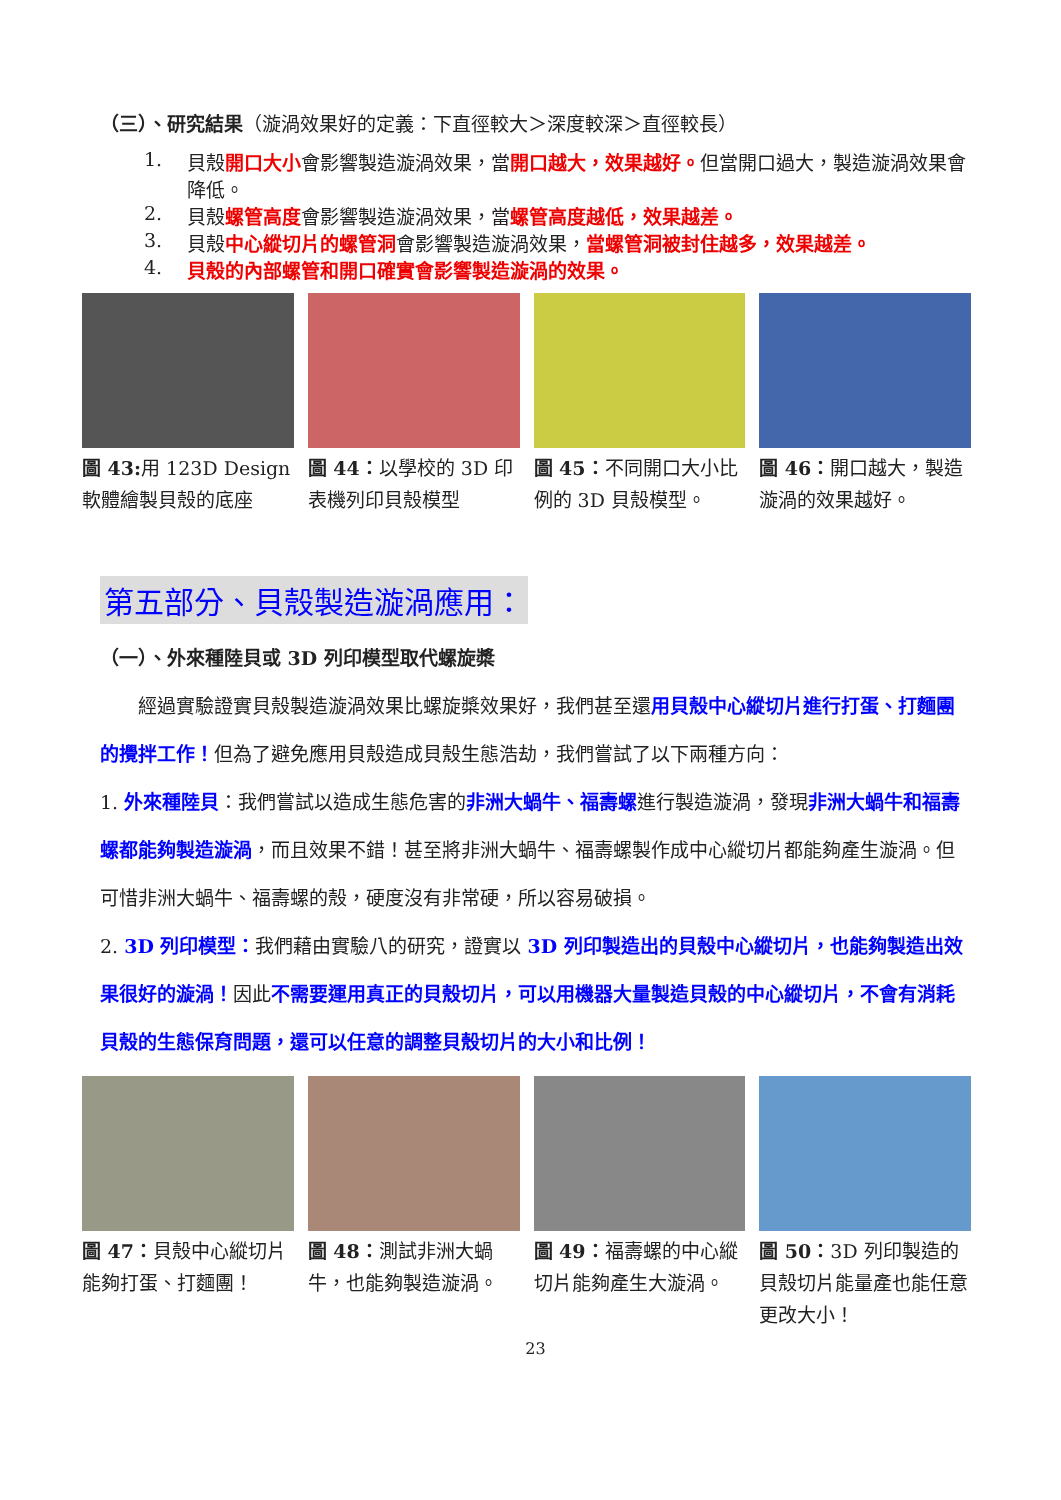（三）、研究結果（漩渦效果好的定義：下直徑較大＞深度較深＞直徑較長）
1. 貝殼開口大小會影響製造漩渦效果，當開口越大，效果越好。但當開口過大，製造漩渦效果會降低。
2. 貝殼螺管高度會影響製造漩渦效果，當螺管高度越低，效果越差。
3. 貝殼中心縱切片的螺管洞會影響製造漩渦效果，當螺管洞被封住越多，效果越差。
4. 貝殼的內部螺管和開口確實會影響製造漩渦的效果。
圖 43: 用 123D Design 軟體繪製貝殼的底座
圖 44：以學校的 3D 印表機列印貝殼模型
圖 45：不同開口大小比例的 3D 貝殼模型。
圖 46：開口越大，製造漩渦的效果越好。
第五部分、貝殼製造漩渦應用：
（一）、外來種陸貝或 3D 列印模型取代螺旋槳
經過實驗證實貝殼製造漩渦效果比螺旋槳效果好，我們甚至還用貝殼中心縱切片進行打蛋、打麵團的攪拌工作！但為了避免應用貝殼造成貝殼生態浩劫，我們嘗試了以下兩種方向：
1. 外來種陸貝：我們嘗試以造成生態危害的非洲大蝸牛、福壽螺進行製造漩渦，發現非洲大蝸牛和福壽螺都能夠製造漩渦，而且效果不錯！甚至將非洲大蝸牛、福壽螺製作成中心縱切片都能夠產生漩渦。但可惜非洲大蝸牛、福壽螺的殼，硬度沒有非常硬，所以容易破損。
2. 3D 列印模型：我們藉由實驗八的研究，證實以 3D 列印製造出的貝殼中心縱切片，也能夠製造出效果很好的漩渦！因此不需要運用真正的貝殼切片，可以用機器大量製造貝殼的中心縱切片，不會有消耗貝殼的生態保育問題，還可以任意的調整貝殼切片的大小和比例！
圖 47：貝殼中心縱切片能夠打蛋、打麵團！
圖 48：測試非洲大蝸牛，也能夠製造漩渦。
圖 49：福壽螺的中心縱切片能夠產生大漩渦。
圖 50：3D 列印製造的貝殼切片能量產也能任意更改大小！
23